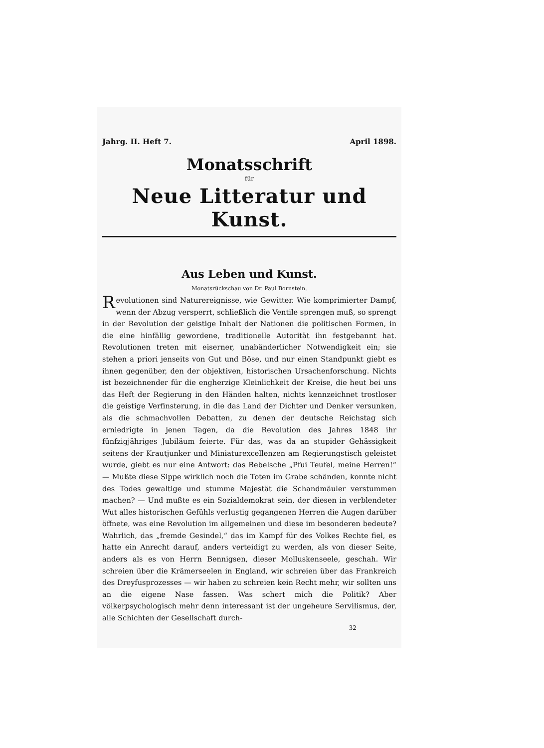Jahrg. II. Heft 7. April 1898.
Monatsschrift
für
Neue Litteratur und Kunst.
Aus Leben und Kunst.
Monatsrückschau von Dr. Paul Bornstein.
Revolutionen sind Naturereignisse, wie Gewitter. Wie komprimierter Dampf, wenn der Abzug versperrt, schließlich die Ventile sprengen muß, so sprengt in der Revolution der geistige Inhalt der Nationen die politischen Formen, in die eine hinfällig gewordene, traditionelle Autorität ihn festgebannt hat. Revolutionen treten mit eiserner, unabänderlicher Notwendigkeit ein; sie stehen a priori jenseits von Gut und Böse, und nur einen Standpunkt giebt es ihnen gegenüber, den der objektiven, historischen Ursachenforschung. Nichts ist bezeichnender für die engherzige Kleinlichkeit der Kreise, die heut bei uns das Heft der Regierung in den Händen halten, nichts kennzeichnet trostloser die geistige Verfinsterung, in die das Land der Dichter und Denker versunken, als die schmachvollen Debatten, zu denen der deutsche Reichstag sich erniedrigte in jenen Tagen, da die Revolution des Jahres 1848 ihr fünfzigjähriges Jubiläum feierte. Für das, was da an stupider Gehässigkeit seitens der Krautjunker und Miniaturexcellenzen am Regierungstisch geleistet wurde, giebt es nur eine Antwort: das Bebelsche „Pfui Teufel, meine Herren!“ — Mußte diese Sippe wirklich noch die Toten im Grabe schänden, konnte nicht des Todes gewaltige und stumme Majestät die Schandmäuler verstummen machen? — Und mußte es ein Sozialdemokrat sein, der diesen in verblendeter Wut alles historischen Gefühls verlustig gegangenen Herren die Augen darüber öffnete, was eine Revolution im allgemeinen und diese im besonderen bedeute? Wahrlich, das „fremde Gesindel,“ das im Kampf für des Volkes Rechte fiel, es hatte ein Anrecht darauf, anders verteidigt zu werden, als von dieser Seite, anders als es von Herrn Bennigsen, dieser Molluskenseele, geschah. Wir schreien über die Krämerseelen in England, wir schreien über das Frankreich des Dreyfusprozesses — wir haben zu schreien kein Recht mehr, wir sollten uns an die eigene Nase fassen. Was schert mich die Politik? Aber völkerpsychologisch mehr denn interessant ist der ungeheure Servilismus, der, alle Schichten der Gesellschaft durch-
32